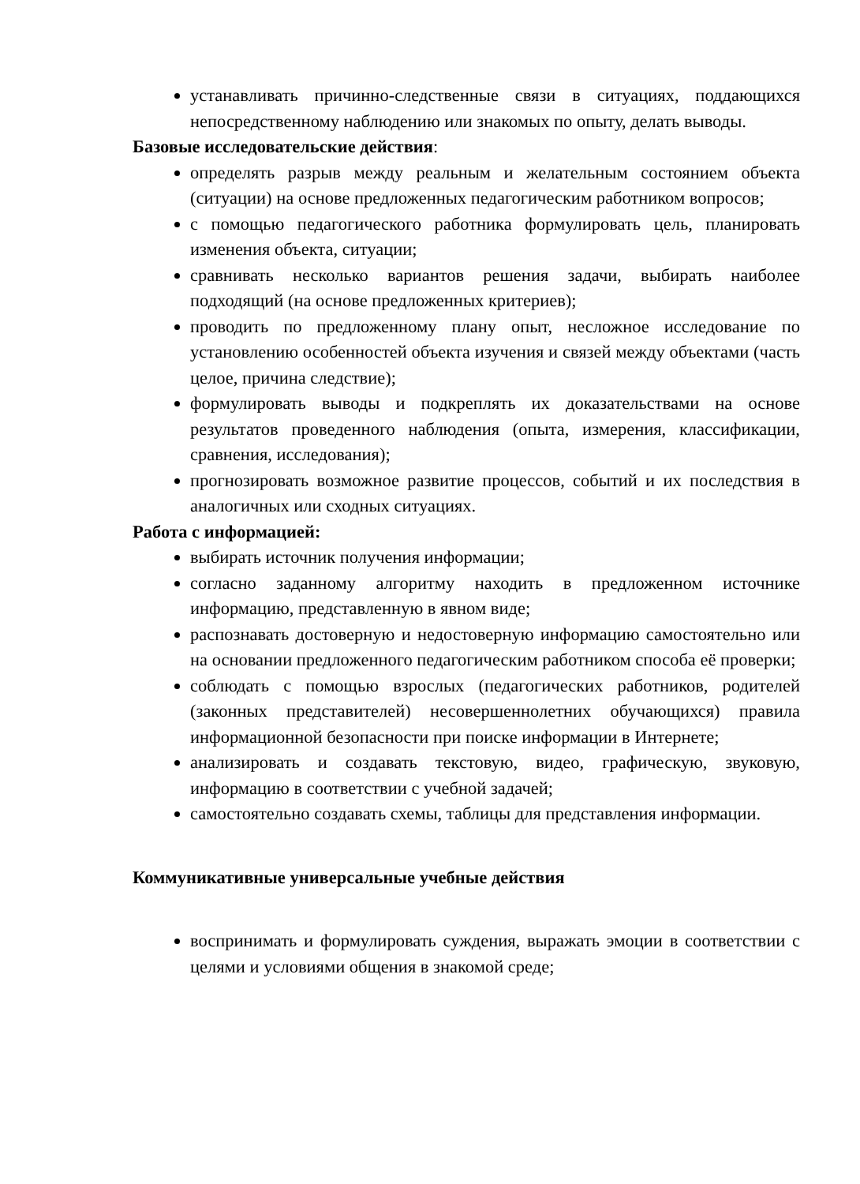устанавливать причинно-следственные связи в ситуациях, поддающихся непосредственному наблюдению или знакомых по опыту, делать выводы.
Базовые исследовательские действия:
определять разрыв между реальным и желательным состоянием объекта (ситуации) на основе предложенных педагогическим работником вопросов;
с помощью педагогического работника формулировать цель, планировать изменения объекта, ситуации;
сравнивать несколько вариантов решения задачи, выбирать наиболее подходящий (на основе предложенных критериев);
проводить по предложенному плану опыт, несложное исследование по установлению особенностей объекта изучения и связей между объектами (часть целое, причина следствие);
формулировать выводы и подкреплять их доказательствами на основе результатов проведенного наблюдения (опыта, измерения, классификации, сравнения, исследования);
прогнозировать возможное развитие процессов, событий и их последствия в аналогичных или сходных ситуациях.
Работа с информацией:
выбирать источник получения информации;
согласно заданному алгоритму находить в предложенном источнике информацию, представленную в явном виде;
распознавать достоверную и недостоверную информацию самостоятельно или на основании предложенного педагогическим работником способа её проверки;
соблюдать с помощью взрослых (педагогических работников, родителей (законных представителей) несовершеннолетних обучающихся) правила информационной безопасности при поиске информации в Интернете;
анализировать и создавать текстовую, видео, графическую, звуковую, информацию в соответствии с учебной задачей;
самостоятельно создавать схемы, таблицы для представления информации.
Коммуникативные универсальные учебные действия
воспринимать и формулировать суждения, выражать эмоции в соответствии с целями и условиями общения в знакомой среде;